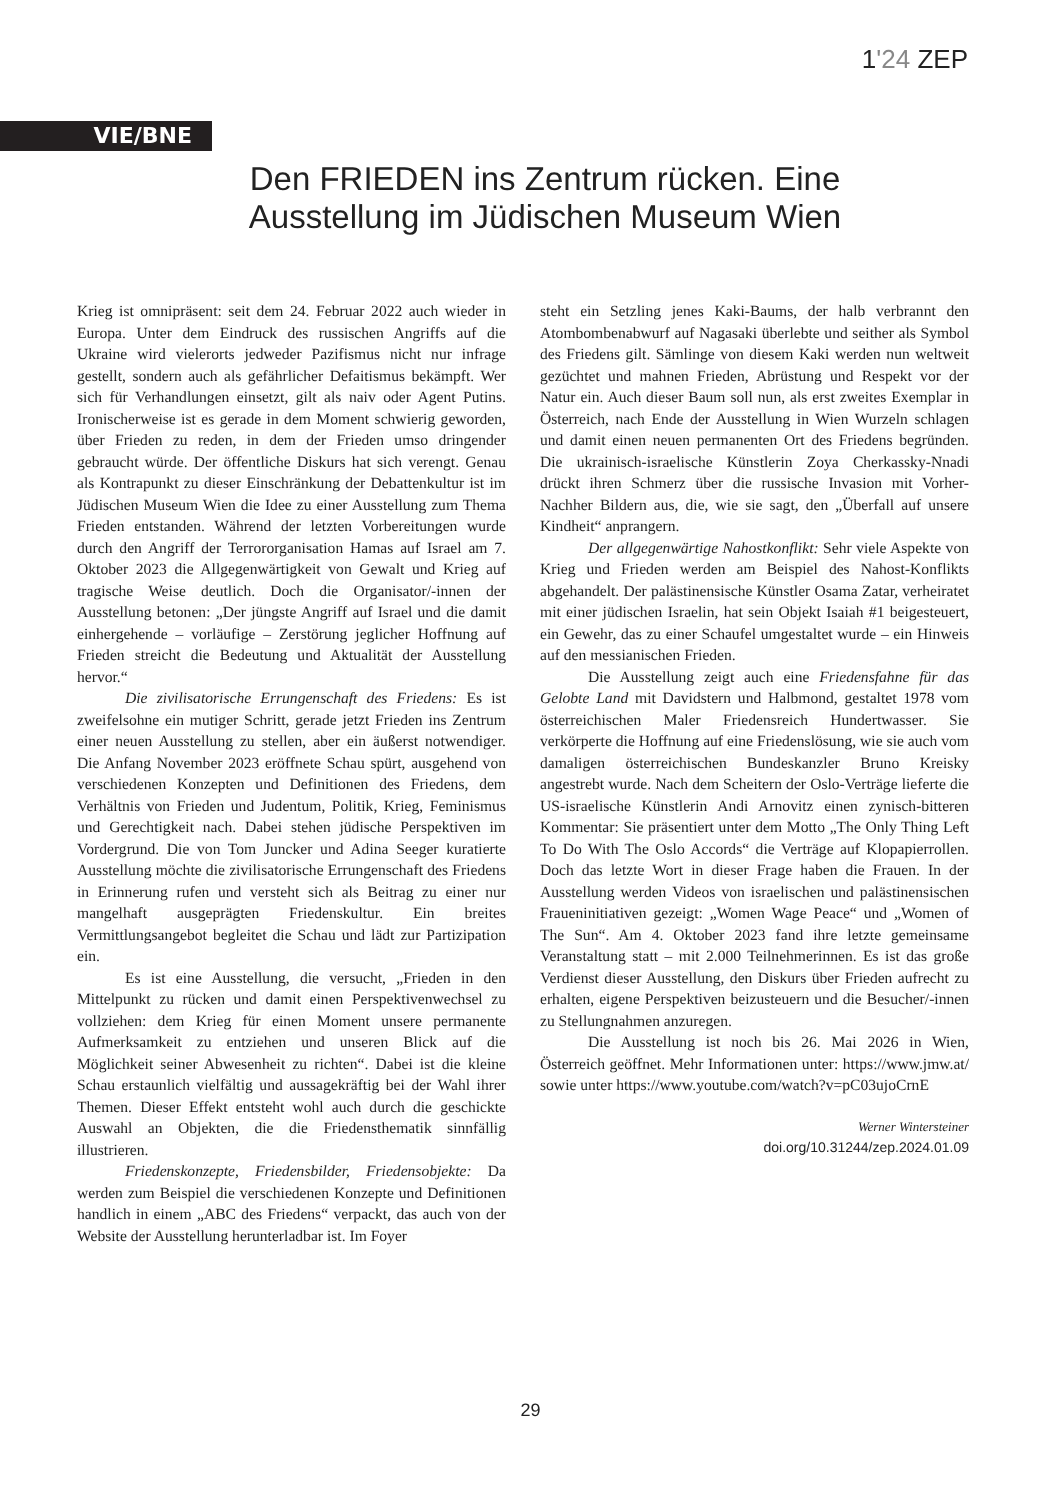1'24 ZEP
VIE/BNE
Den FRIEDEN ins Zentrum rücken. Eine Ausstellung im Jüdischen Museum Wien
Krieg ist omnipräsent: seit dem 24. Februar 2022 auch wieder in Europa. Unter dem Eindruck des russischen Angriffs auf die Ukraine wird vielerorts jedweder Pazifismus nicht nur infrage gestellt, sondern auch als gefährlicher Defaitismus bekämpft. Wer sich für Verhandlungen einsetzt, gilt als naiv oder Agent Putins. Ironischerweise ist es gerade in dem Moment schwierig geworden, über Frieden zu reden, in dem der Frieden umso dringender gebraucht würde. Der öffentliche Diskurs hat sich verengt. Genau als Kontrapunkt zu dieser Einschränkung der Debattenkultur ist im Jüdischen Museum Wien die Idee zu einer Ausstellung zum Thema Frieden entstanden. Während der letzten Vorbereitungen wurde durch den Angriff der Terrororganisation Hamas auf Israel am 7. Oktober 2023 die Allgegenwärtigkeit von Gewalt und Krieg auf tragische Weise deutlich. Doch die Organisator/-innen der Ausstellung betonen: „Der jüngste Angriff auf Israel und die damit einhergehende – vorläufige – Zerstörung jeglicher Hoffnung auf Frieden streicht die Bedeutung und Aktualität der Ausstellung hervor.“
Die zivilisatorische Errungenschaft des Friedens: Es ist zweifelsohne ein mutiger Schritt, gerade jetzt Frieden ins Zentrum einer neuen Ausstellung zu stellen, aber ein äußerst notwendiger. Die Anfang November 2023 eröffnete Schau spürt, ausgehend von verschiedenen Konzepten und Definitionen des Friedens, dem Verhältnis von Frieden und Judentum, Politik, Krieg, Feminismus und Gerechtigkeit nach. Dabei stehen jüdische Perspektiven im Vordergrund. Die von Tom Juncker und Adina Seeger kuratierte Ausstellung möchte die zivilisatorische Errungenschaft des Friedens in Erinnerung rufen und versteht sich als Beitrag zu einer nur mangelhaft ausgeprägten Friedenskultur. Ein breites Vermittlungsangebot begleitet die Schau und lädt zur Partizipation ein.
Es ist eine Ausstellung, die versucht, „Frieden in den Mittelpunkt zu rücken und damit einen Perspektivenwechsel zu vollziehen: dem Krieg für einen Moment unsere permanente Aufmerksamkeit zu entziehen und unseren Blick auf die Möglichkeit seiner Abwesenheit zu richten“. Dabei ist die kleine Schau erstaunlich vielfältig und aussagekräftig bei der Wahl ihrer Themen. Dieser Effekt entsteht wohl auch durch die geschickte Auswahl an Objekten, die die Friedensthematik sinnfällig illustrieren.
Friedenskonzepte, Friedensbilder, Friedensobjekte: Da werden zum Beispiel die verschiedenen Konzepte und Definitionen handlich in einem „ABC des Friedens“ verpackt, das auch von der Website der Ausstellung herunterladbar ist. Im Foyer
steht ein Setzling jenes Kaki-Baums, der halb verbrannt den Atombombenabwurf auf Nagasaki überlebte und seither als Symbol des Friedens gilt. Sämlinge von diesem Kaki werden nun weltweit gezüchtet und mahnen Frieden, Abrüstung und Respekt vor der Natur ein. Auch dieser Baum soll nun, als erst zweites Exemplar in Österreich, nach Ende der Ausstellung in Wien Wurzeln schlagen und damit einen neuen permanenten Ort des Friedens begründen. Die ukrainisch-israelische Künstlerin Zoya Cherkassky-Nnadi drückt ihren Schmerz über die russische Invasion mit Vorher-Nachher Bildern aus, die, wie sie sagt, den „Überfall auf unsere Kindheit“ anprangern.
Der allgegenwärtige Nahostkonflikt: Sehr viele Aspekte von Krieg und Frieden werden am Beispiel des Nahost-Konflikts abgehandelt. Der palästinensische Künstler Osama Zatar, verheiratet mit einer jüdischen Israelin, hat sein Objekt Isaiah #1 beigesteuert, ein Gewehr, das zu einer Schaufel umgestaltet wurde – ein Hinweis auf den messianischen Frieden.
Die Ausstellung zeigt auch eine Friedensfahne für das Gelobte Land mit Davidstern und Halbmond, gestaltet 1978 vom österreichischen Maler Friedensreich Hundertwasser. Sie verkörperte die Hoffnung auf eine Friedenslösung, wie sie auch vom damaligen österreichischen Bundeskanzler Bruno Kreisky angestrebt wurde. Nach dem Scheitern der Oslo-Verträge lieferte die US-israelische Künstlerin Andi Arnovitz einen zynisch-bitteren Kommentar: Sie präsentiert unter dem Motto „The Only Thing Left To Do With The Oslo Accords“ die Verträge auf Klopapierrollen. Doch das letzte Wort in dieser Frage haben die Frauen. In der Ausstellung werden Videos von israelischen und palästinensischen Fraueninitiativen gezeigt: „Women Wage Peace“ und „Women of The Sun“. Am 4. Oktober 2023 fand ihre letzte gemeinsame Veranstaltung statt – mit 2.000 Teilnehmerinnen. Es ist das große Verdienst dieser Ausstellung, den Diskurs über Frieden aufrecht zu erhalten, eigene Perspektiven beizusteuern und die Besucher/-innen zu Stellungnahmen anzuregen.
Die Ausstellung ist noch bis 26. Mai 2026 in Wien, Österreich geöffnet. Mehr Informationen unter: https://www.jmw.at/ sowie unter https://www.youtube.com/watch?v=pC03ujoCrnE
Werner Wintersteiner
doi.org/10.31244/zep.2024.01.09
29